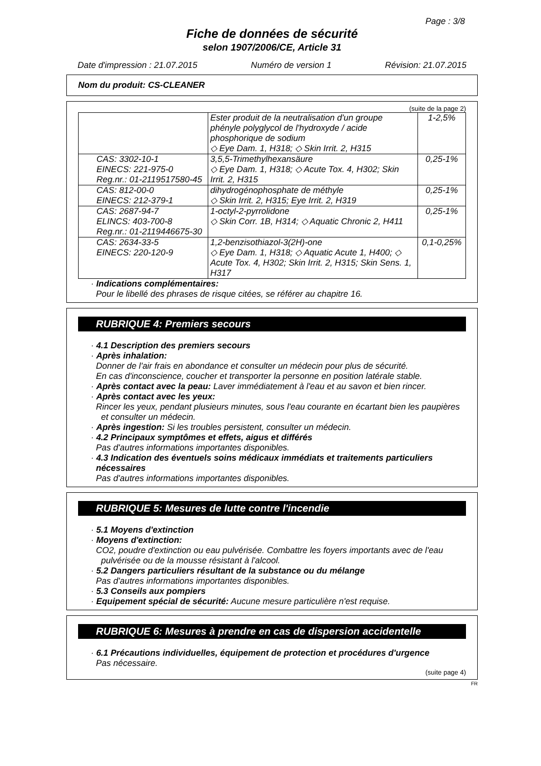Page : 3/8
Fiche de données de sécurité
selon 1907/2006/CE, Article 31
Date d'impression : 21.07.2015 Numéro de version 1 Révision: 21.07.2015
Nom du produit: CS-CLEANER
(suite de la page 2)
| | Ester produit de la neutralisation d'un groupe phényle polyglycol de l'hydroxyde / acide phosphorique de sodium ◇ Eye Dam. 1, H318; ◇ Skin Irrit. 2, H315 | 1-2,5% |
| CAS: 3302-10-1 EINECS: 221-975-0 Reg.nr.: 01-2119517580-45 | 3,5,5-Trimethylhexansäure ◇ Eye Dam. 1, H318; ◇ Acute Tox. 4, H302; Skin Irrit. 2, H315 | 0,25-1% |
| CAS: 812-00-0 EINECS: 212-379-1 | dihydrogénophosphate de méthyle ◇ Skin Irrit. 2, H315; Eye Irrit. 2, H319 | 0,25-1% |
| CAS: 2687-94-7 ELINCS: 403-700-8 Reg.nr.: 01-2119446675-30 | 1-octyl-2-pyrrolidone ◇ Skin Corr. 1B, H314; ◇ Aquatic Chronic 2, H411 | 0,25-1% |
| CAS: 2634-33-5 EINECS: 220-120-9 | 1,2-benzisothiazol-3(2H)-one ◇ Eye Dam. 1, H318; ◇ Aquatic Acute 1, H400; ◇ Acute Tox. 4, H302; Skin Irrit. 2, H315; Skin Sens. 1, H317 | 0,1-0,25% |
· Indications complémentaires:
Pour le libellé des phrases de risque citées, se référer au chapitre 16.
RUBRIQUE 4: Premiers secours
· 4.1 Description des premiers secours
· Après inhalation:
Donner de l'air frais en abondance et consulter un médecin pour plus de sécurité.
En cas d'inconscience, coucher et transporter la personne en position latérale stable.
· Après contact avec la peau: Laver immédiatement à l'eau et au savon et bien rincer.
· Après contact avec les yeux:
Rincer les yeux, pendant plusieurs minutes, sous l'eau courante en écartant bien les paupières et consulter un médecin.
· Après ingestion: Si les troubles persistent, consulter un médecin.
· 4.2 Principaux symptômes et effets, aigus et différés
Pas d'autres informations importantes disponibles.
· 4.3 Indication des éventuels soins médicaux immédiats et traitements particuliers nécessaires
Pas d'autres informations importantes disponibles.
RUBRIQUE 5: Mesures de lutte contre l'incendie
· 5.1 Moyens d'extinction
· Moyens d'extinction:
CO2, poudre d'extinction ou eau pulvérisée. Combattre les foyers importants avec de l'eau pulvérisée ou de la mousse résistant à l'alcool.
· 5.2 Dangers particuliers résultant de la substance ou du mélange
Pas d'autres informations importantes disponibles.
· 5.3 Conseils aux pompiers
· Equipement spécial de sécurité: Aucune mesure particulière n'est requise.
RUBRIQUE 6: Mesures à prendre en cas de dispersion accidentelle
· 6.1 Précautions individuelles, équipement de protection et procédures d'urgence
Pas nécessaire.
(suite page 4)
FR